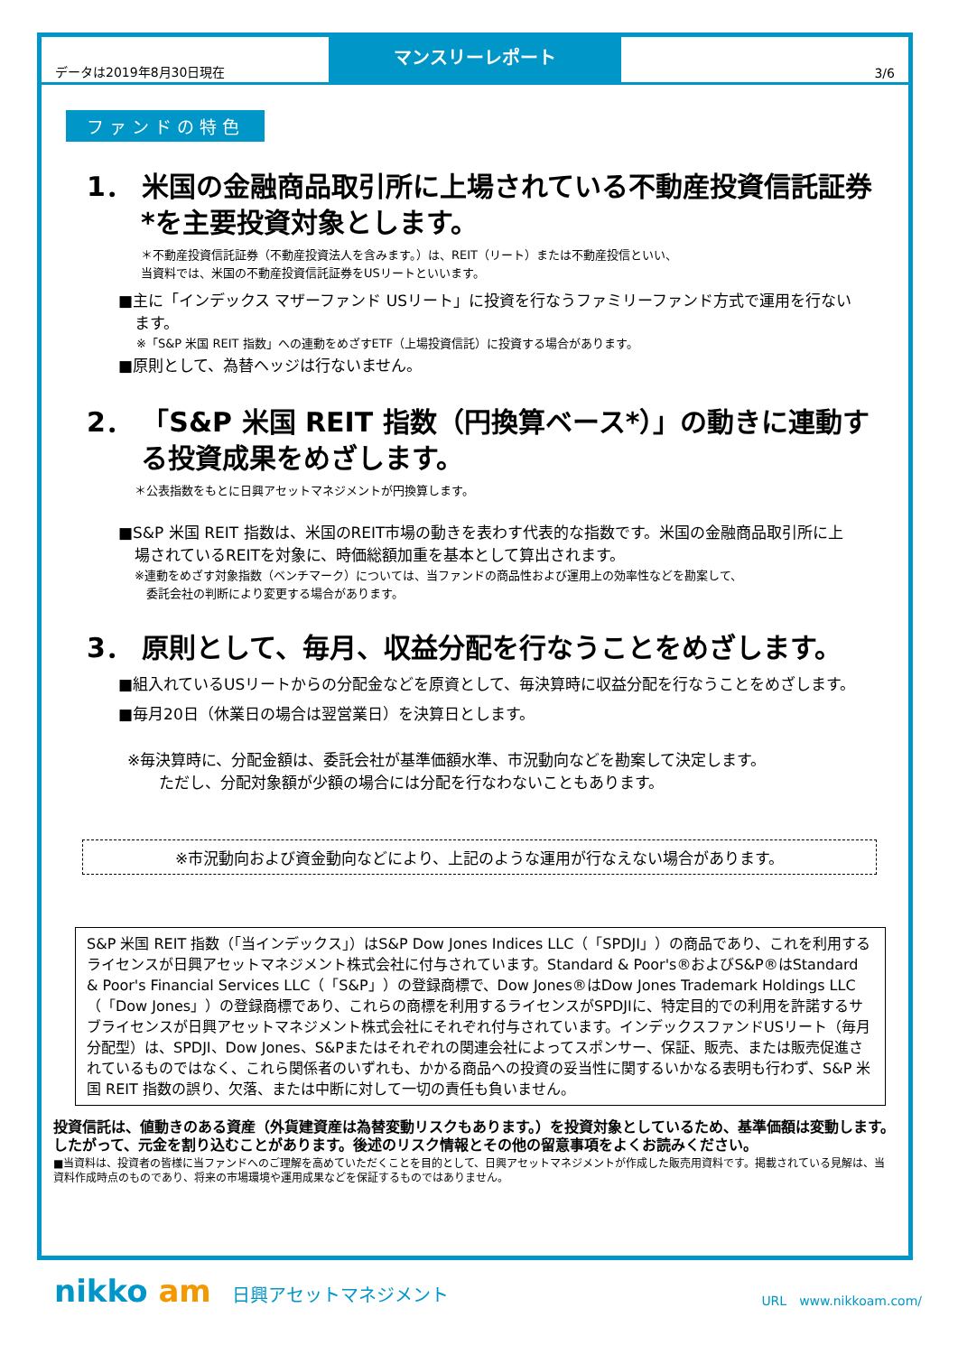データは2019年8月30日現在
マンスリーレポート
3/6
ファンドの特色
1． 米国の金融商品取引所に上場されている不動産投資信託証券*を主要投資対象とします。
＊不動産投資信託証券（不動産投資法人を含みます。）は、REIT（リート）または不動産投信といい、
当資料では、米国の不動産投資信託証券をUSリートといいます。
■主に「インデックス マザーファンド USリート」に投資を行なうファミリーファンド方式で運用を行ないます。
※「S&P 米国 REIT 指数」への連動をめざすETF（上場投資信託）に投資する場合があります。
■原則として、為替ヘッジは行ないません。
2． 「S&P 米国 REIT 指数（円換算ベース*）」の動きに連動する投資成果をめざします。
＊公表指数をもとに日興アセットマネジメントが円換算します。
■S&P 米国 REIT 指数は、米国のREIT市場の動きを表わす代表的な指数です。米国の金融商品取引所に上場されているREITを対象に、時価総額加重を基本として算出されます。
※連動をめざす対象指数（ベンチマーク）については、当ファンドの商品性および運用上の効率性などを勘案して、
　委託会社の判断により変更する場合があります。
3． 原則として、毎月、収益分配を行なうことをめざします。
■組入れているUSリートからの分配金などを原資として、毎決算時に収益分配を行なうことをめざします。
■毎月20日（休業日の場合は翌営業日）を決算日とします。
※毎決算時に、分配金額は、委託会社が基準価額水準、市況動向などを勘案して決定します。
　ただし、分配対象額が少額の場合には分配を行なわないこともあります。
※市況動向および資金動向などにより、上記のような運用が行なえない場合があります。
S&P 米国 REIT 指数（「当インデックス」）はS&P Dow Jones Indices LLC（「SPDJI」）の商品であり、これを利用するライセンスが日興アセットマネジメント株式会社に付与されています。Standard & Poor's®およびS&P®はStandard & Poor's Financial Services LLC（「S&P」）の登録商標で、Dow Jones®はDow Jones Trademark Holdings LLC（「Dow Jones」）の登録商標であり、これらの商標を利用するライセンスがSPDJIに、特定目的での利用を許諾するサブライセンスが日興アセットマネジメント株式会社にそれぞれ付与されています。インデックスファンドUSリート（毎月分配型）は、SPDJI、Dow Jones、S&Pまたはそれぞれの関連会社によってスポンサー、保証、販売、または販売促進されているものではなく、これら関係者のいずれも、かかる商品への投資の妥当性に関するいかなる表明も行わず、S&P 米国 REIT 指数の誤り、欠落、または中断に対して一切の責任も負いません。
投資信託は、値動きのある資産（外貨建資産は為替変動リスクもあります。）を投資対象としているため、基準価額は変動します。したがって、元金を割り込むことがあります。後述のリスク情報とその他の留意事項をよくお読みください。
■当資料は、投資者の皆様に当ファンドへのご理解を高めていただくことを目的として、日興アセットマネジメントが作成した販売用資料です。掲載されている見解は、当資料作成時点のものであり、将来の市場環境や運用成果などを保証するものではありません。
nikko am 日興アセットマネジメント
URL　www.nikkoam.com/